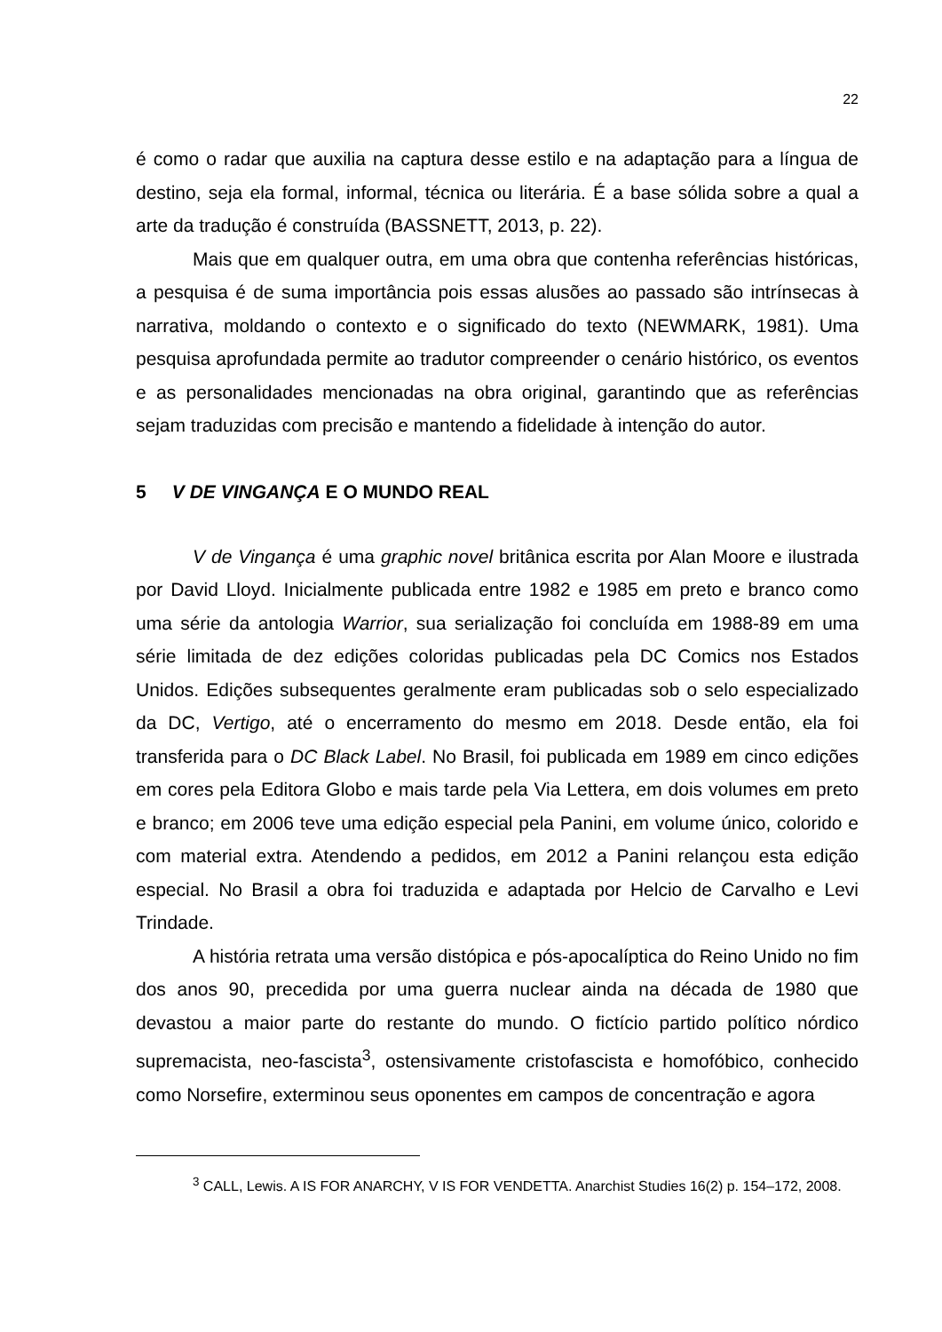22
é como o radar que auxilia na captura desse estilo e na adaptação para a língua de destino, seja ela formal, informal, técnica ou literária. É a base sólida sobre a qual a arte da tradução é construída (BASSNETT, 2013, p. 22).
Mais que em qualquer outra, em uma obra que contenha referências históricas, a pesquisa é de suma importância pois essas alusões ao passado são intrínsecas à narrativa, moldando o contexto e o significado do texto (NEWMARK, 1981). Uma pesquisa aprofundada permite ao tradutor compreender o cenário histórico, os eventos e as personalidades mencionadas na obra original, garantindo que as referências sejam traduzidas com precisão e mantendo a fidelidade à intenção do autor.
5 V DE VINGANÇA E O MUNDO REAL
V de Vingança é uma graphic novel britânica escrita por Alan Moore e ilustrada por David Lloyd. Inicialmente publicada entre 1982 e 1985 em preto e branco como uma série da antologia Warrior, sua serialização foi concluída em 1988-89 em uma série limitada de dez edições coloridas publicadas pela DC Comics nos Estados Unidos. Edições subsequentes geralmente eram publicadas sob o selo especializado da DC, Vertigo, até o encerramento do mesmo em 2018. Desde então, ela foi transferida para o DC Black Label. No Brasil, foi publicada em 1989 em cinco edições em cores pela Editora Globo e mais tarde pela Via Lettera, em dois volumes em preto e branco; em 2006 teve uma edição especial pela Panini, em volume único, colorido e com material extra. Atendendo a pedidos, em 2012 a Panini relançou esta edição especial. No Brasil a obra foi traduzida e adaptada por Helcio de Carvalho e Levi Trindade.
A história retrata uma versão distópica e pós-apocalíptica do Reino Unido no fim dos anos 90, precedida por uma guerra nuclear ainda na década de 1980 que devastou a maior parte do restante do mundo. O fictício partido político nórdico supremacista, neo-fascista<sup>3</sup>, ostensivamente cristofascista e homofóbico, conhecido como Norsefire, exterminou seus oponentes em campos de concentração e agora
<sup>3</sup> CALL, Lewis. A IS FOR ANARCHY, V IS FOR VENDETTA. Anarchist Studies 16(2) p. 154–172, 2008.